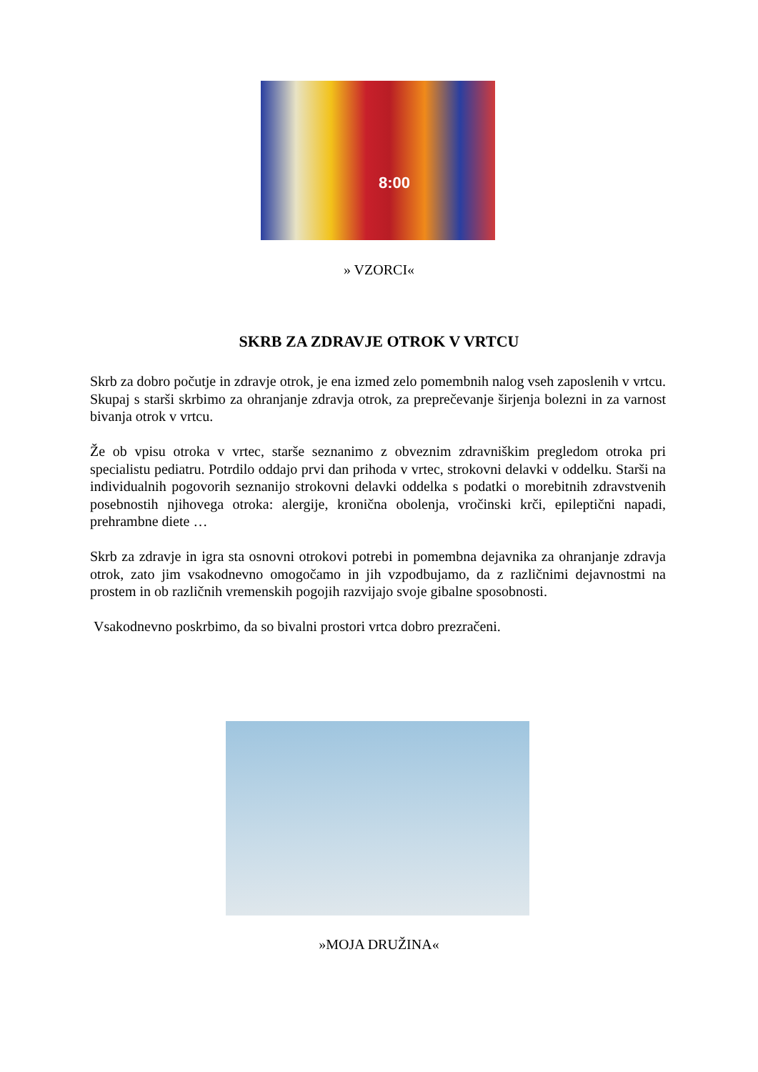8:00
» VZORCI«
SKRB ZA ZDRAVJE OTROK V VRTCU
Skrb za dobro počutje in zdravje otrok, je ena izmed zelo pomembnih nalog vseh zaposlenih v vrtcu. Skupaj s starši skrbimo za ohranjanje zdravja otrok, za preprečevanje širjenja bolezni in za varnost bivanja otrok v vrtcu.
Že ob vpisu otroka v vrtec, starše seznanimo z obveznim zdravniškim pregledom otroka pri specialistu pediatru. Potrdilo oddajo prvi dan prihoda v vrtec, strokovni delavki v oddelku. Starši na individualnih pogovorih seznanijo strokovni delavki oddelka s podatki o morebitnih zdravstvenih posebnostih njihovega otroka: alergije, kronična obolenja, vročinski krči, epileptični napadi, prehrambne diete …
Skrb za zdravje in igra sta osnovni otrokovi potrebi in pomembna dejavnika za ohranjanje zdravja otrok, zato jim vsakodnevno omogočamo in jih vzpodbujamo, da z različnimi dejavnostmi na prostem in ob različnih vremenskih pogojih razvijajo svoje gibalne sposobnosti.
Vsakodnevno poskrbimo, da so bivalni prostori vrtca dobro prezračeni.
»MOJA DRUŽINA«